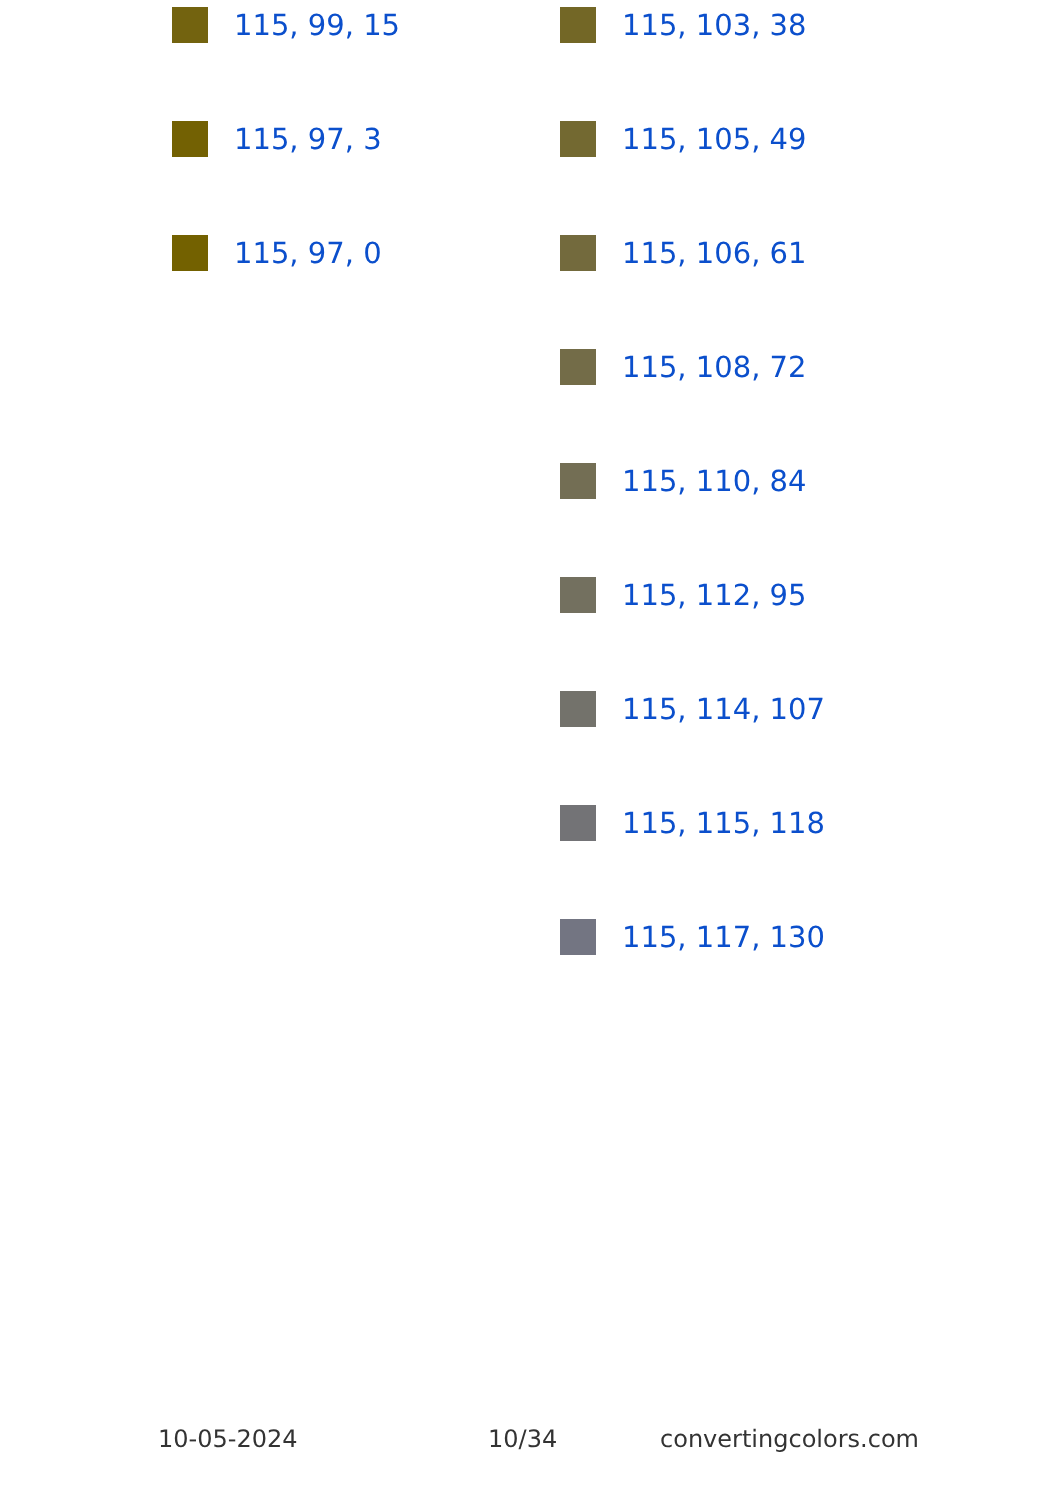115, 99, 15
115, 97, 3
115, 97, 0
115, 103, 38
115, 105, 49
115, 106, 61
115, 108, 72
115, 110, 84
115, 112, 95
115, 114, 107
115, 115, 118
115, 117, 130
10-05-2024 10/34 convertingcolors.com